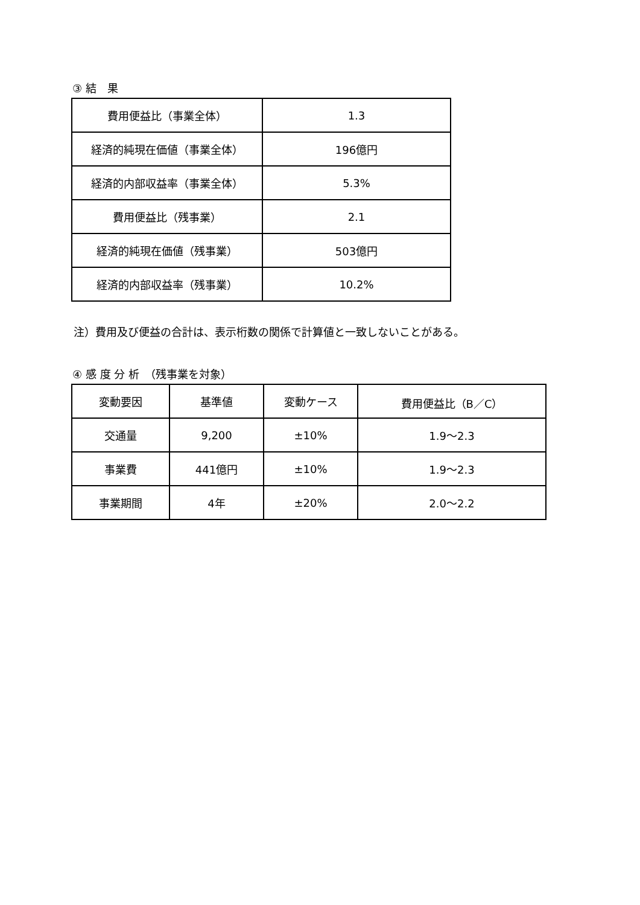③ 結　果
| 費用便益比（事業全体） | 1.3 |
| 経済的純現在価値（事業全体） | 196億円 |
| 経済的内部収益率（事業全体） | 5.3% |
| 費用便益比（残事業） | 2.1 |
| 経済的純現在価値（残事業） | 503億円 |
| 経済的内部収益率（残事業） | 10.2% |
注）費用及び便益の合計は、表示桁数の関係で計算値と一致しないことがある。
④ 感 度 分 析　（残事業を対象）
| 変動要因 | 基準値 | 変動ケース | 費用便益比（B／C） |
| 交通量 | 9,200 | ±10% | 1.9～2.3 |
| 事業費 | 441億円 | ±10% | 1.9～2.3 |
| 事業期間 | 4年 | ±20% | 2.0～2.2 |